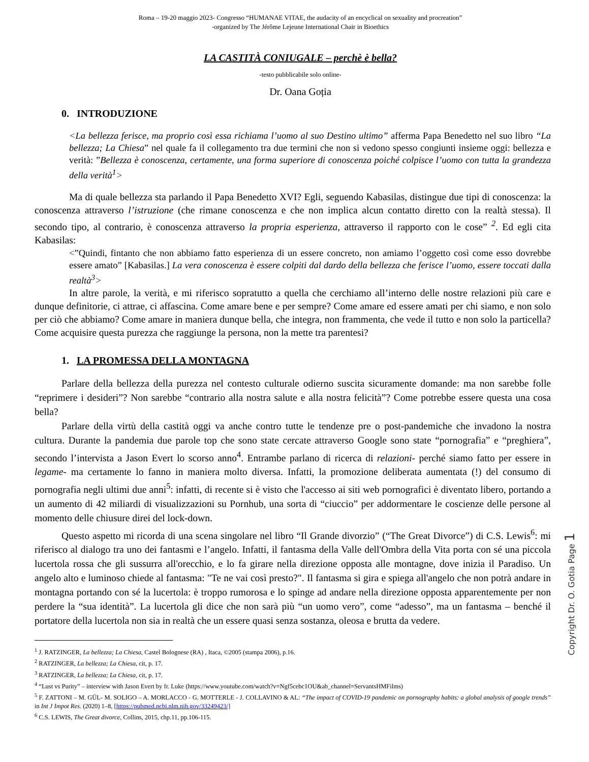Roma – 19-20 maggio 2023- Congresso “HUMANAE VITAE, the audacity of an encyclical on sexuality and procreation”
-organized by The Jérôme Lejeune International Chair in Bioethics
LA CASTITÀ CONIUGALE – perchè è bella?
-testo pubblicabile solo online-
Dr. Oana Goția
0. INTRODUZIONE
<La bellezza ferisce, ma proprio così essa richiama l’uomo al suo Destino ultimo” afferma Papa Benedetto nel suo libro “La bellezza; La Chiesa” nel quale fa il collegamento tra due termini che non si vedono spesso congiunti insieme oggi: bellezza e verità: ”Bellezza è conoscenza, certamente, una forma superiore di conoscenza poiché colpisce l’uomo con tutta la grandezza della verità<sup>1</sup>>
Ma di quale bellezza sta parlando il Papa Benedetto XVI? Egli, seguendo Kabasilas, distingue due tipi di conoscenza: la conoscenza attraverso l’istruzione (che rimane conoscenza e che non implica alcun contatto diretto con la realtà stessa). Il secondo tipo, al contrario, è conoscenza attraverso la propria esperienza, attraverso il rapporto con le cose” <sup>2</sup>. Ed egli cita Kabasilas:
<”Quindi, fintanto che non abbiamo fatto esperienza di un essere concreto, non amiamo l’oggetto così come esso dovrebbe essere amato” [Kabasilas.] La vera conoscenza è essere colpiti dal dardo della bellezza che ferisce l’uomo, essere toccati dalla realtà<sup>3</sup>>
In altre parole, la verità, e mi riferisco sopratutto a quella che cerchiamo all’interno delle nostre relazioni più care e dunque definitorie, ci attrae, ci affascina. Come amare bene e per sempre? Come amare ed essere amati per chi siamo, e non solo per ciò che abbiamo? Come amare in maniera dunque bella, che integra, non frammenta, che vede il tutto e non solo la particella? Come acquisire questa purezza che raggiunge la persona, non la mette tra parentesi?
1. LA PROMESSA DELLA MONTAGNA
Parlare della bellezza della purezza nel contesto culturale odierno suscita sicuramente domande: ma non sarebbe folle “reprimere i desideri”? Non sarebbe “contrario alla nostra salute e alla nostra felicità”? Come potrebbe essere questa una cosa bella?
Parlare della virtù della castità oggi va anche contro tutte le tendenze pre o post-pandemiche che invadono la nostra cultura. Durante la pandemia due parole top che sono state cercate attraverso Google sono state “pornografia” e “preghiera”, secondo l’intervista a Jason Evert lo scorso anno<sup>4</sup>. Entrambe parlano di ricerca di relazioni- perché siamo fatto per essere in legame- ma certamente lo fanno in maniera molto diversa. Infatti, la promozione deliberata aumentata (!) del consumo di pornografia negli ultimi due anni<sup>5</sup>: infatti, di recente si è visto che l'accesso ai siti web pornografici è diventato libero, portando a un aumento di 42 miliardi di visualizzazioni su Pornhub, una sorta di “ciuccio” per addormentare le coscienze delle persone al momento delle chiusure direi del lock-down.
Questo aspetto mi ricorda di una scena singolare nel libro “Il Grande divorzio” (“The Great Divorce”) di C.S. Lewis<sup>6</sup>: mi riferisco al dialogo tra uno dei fantasmi e l’angelo. Infatti, il fantasma della Valle dell'Ombra della Vita porta con sé una piccola lucertola rossa che gli sussurra all'orecchio, e lo fa girare nella direzione opposta alle montagne, dove inizia il Paradiso. Un angelo alto e luminoso chiede al fantasma: "Te ne vai così presto?". Il fantasma si gira e spiega all'angelo che non potrà andare in montagna portando con sé la lucertola: è troppo rumorosa e lo spinge ad andare nella direzione opposta apparentemente per non perdere la “sua identità”. La lucertola gli dice che non sarà più “un uomo vero”, come “adesso”, ma un fantasma – benché il portatore della lucertola non sia in realtà che un essere quasi senza sostanza, oleosa e brutta da vedere.
<sup>1</sup> J. RATZINGER, La bellezza; La Chiesa, Castel Bolognese (RA) , Itaca, ©2005 (stampa 2006), p.16.
<sup>2</sup> RATZINGER, La bellezza; La Chiesa, cit, p. 17.
<sup>3</sup> RATZINGER, La bellezza; La Chiesa, cit, p. 17.
<sup>4</sup> “Lust vs Purity” – interview with Jason Evert by fr. Luke (https://www.youtube.com/watch?v=Ngf5cebc1OU&ab_channel=ServantsHMFilms)
<sup>5</sup> F. ZATTONI – M. GÜL- M. SOLIGO – A. MORLACCO - G. MOTTERLE - J. COLLAVINO & AL: “The impact of COVID-19 pandemic on pornography habits: a global analysis of google trends” in Int J Impot Res. (2020) 1–8, [https://pubmed.ncbi.nlm.nih.gov/33249423/]
<sup>6</sup> C.S. LEWIS, The Great divorce, Collins, 2015, chp.11, pp.106-115.
Copyright Dr. O. Gotia Page 1